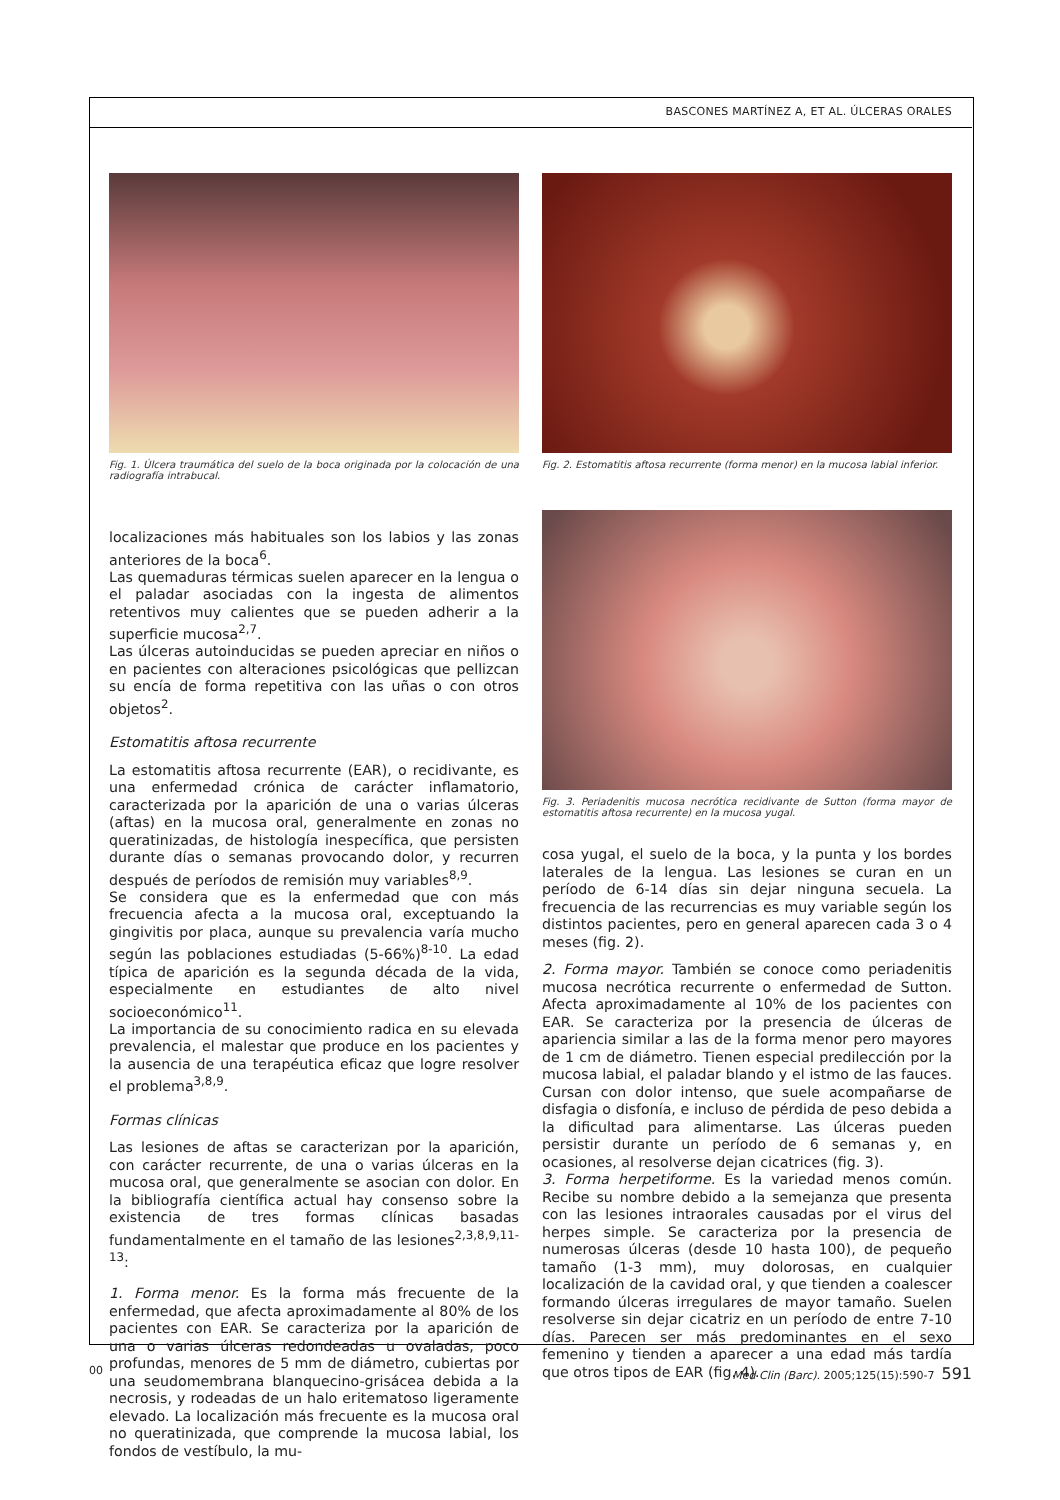BASCONES MARTÍNEZ A, ET AL. ÚLCERAS ORALES
Fig. 1. Úlcera traumática del suelo de la boca originada por la colocación de una radiografía intrabucal.
localizaciones más habituales son los labios y las zonas anteriores de la boca<sup>6</sup>.
Las quemaduras térmicas suelen aparecer en la lengua o el paladar asociadas con la ingesta de alimentos retentivos muy calientes que se pueden adherir a la superficie mucosa<sup>2,7</sup>.
Las úlceras autoinducidas se pueden apreciar en niños o en pacientes con alteraciones psicológicas que pellizcan su encía de forma repetitiva con las uñas o con otros objetos<sup>2</sup>.
Estomatitis aftosa recurrente
La estomatitis aftosa recurrente (EAR), o recidivante, es una enfermedad crónica de carácter inflamatorio, caracterizada por la aparición de una o varias úlceras (aftas) en la mucosa oral, generalmente en zonas no queratinizadas, de histología inespecífica, que persisten durante días o semanas provocando dolor, y recurren después de períodos de remisión muy variables<sup>8,9</sup>.
Se considera que es la enfermedad que con más frecuencia afecta a la mucosa oral, exceptuando la gingivitis por placa, aunque su prevalencia varía mucho según las poblaciones estudiadas (5-66%)<sup>8-10</sup>. La edad típica de aparición es la segunda década de la vida, especialmente en estudiantes de alto nivel socioeconómico<sup>11</sup>.
La importancia de su conocimiento radica en su elevada prevalencia, el malestar que produce en los pacientes y la ausencia de una terapéutica eficaz que logre resolver el problema<sup>3,8,9</sup>.
Formas clínicas
Las lesiones de aftas se caracterizan por la aparición, con carácter recurrente, de una o varias úlceras en la mucosa oral, que generalmente se asocian con dolor. En la bibliografía científica actual hay consenso sobre la existencia de tres formas clínicas basadas fundamentalmente en el tamaño de las lesiones<sup>2,3,8,9,11-13</sup>:
1. Forma menor. Es la forma más frecuente de la enfermedad, que afecta aproximadamente al 80% de los pacientes con EAR. Se caracteriza por la aparición de una o varias úlceras redondeadas u ovaladas, poco profundas, menores de 5 mm de diámetro, cubiertas por una seudomembrana blanquecino-grisácea debida a la necrosis, y rodeadas de un halo eritematoso ligeramente elevado. La localización más frecuente es la mucosa oral no queratinizada, que comprende la mucosa labial, los fondos de vestíbulo, la mu-
Fig. 2. Estomatitis aftosa recurrente (forma menor) en la mucosa labial inferior.
Fig. 3. Periadenitis mucosa necrótica recidivante de Sutton (forma mayor de estomatitis aftosa recurrente) en la mucosa yugal.
cosa yugal, el suelo de la boca, y la punta y los bordes laterales de la lengua. Las lesiones se curan en un período de 6-14 días sin dejar ninguna secuela. La frecuencia de las recurrencias es muy variable según los distintos pacientes, pero en general aparecen cada 3 o 4 meses (fig. 2).
2. Forma mayor. También se conoce como periadenitis mucosa necrótica recurrente o enfermedad de Sutton. Afecta aproximadamente al 10% de los pacientes con EAR. Se caracteriza por la presencia de úlceras de apariencia similar a las de la forma menor pero mayores de 1 cm de diámetro. Tienen especial predilección por la mucosa labial, el paladar blando y el istmo de las fauces. Cursan con dolor intenso, que suele acompañarse de disfagia o disfonía, e incluso de pérdida de peso debida a la dificultad para alimentarse. Las úlceras pueden persistir durante un período de 6 semanas y, en ocasiones, al resolverse dejan cicatrices (fig. 3).
3. Forma herpetiforme. Es la variedad menos común. Recibe su nombre debido a la semejanza que presenta con las lesiones intraorales causadas por el virus del herpes simple. Se caracteriza por la presencia de numerosas úlceras (desde 10 hasta 100), de pequeño tamaño (1-3 mm), muy dolorosas, en cualquier localización de la cavidad oral, y que tienden a coalescer formando úlceras irregulares de mayor tamaño. Suelen resolverse sin dejar cicatriz en un período de entre 7-10 días. Parecen ser más predominantes en el sexo femenino y tienden a aparecer a una edad más tardía que otros tipos de EAR (fig. 4).
00 Med Clin (Barc). 2005;125(15):590-7 591